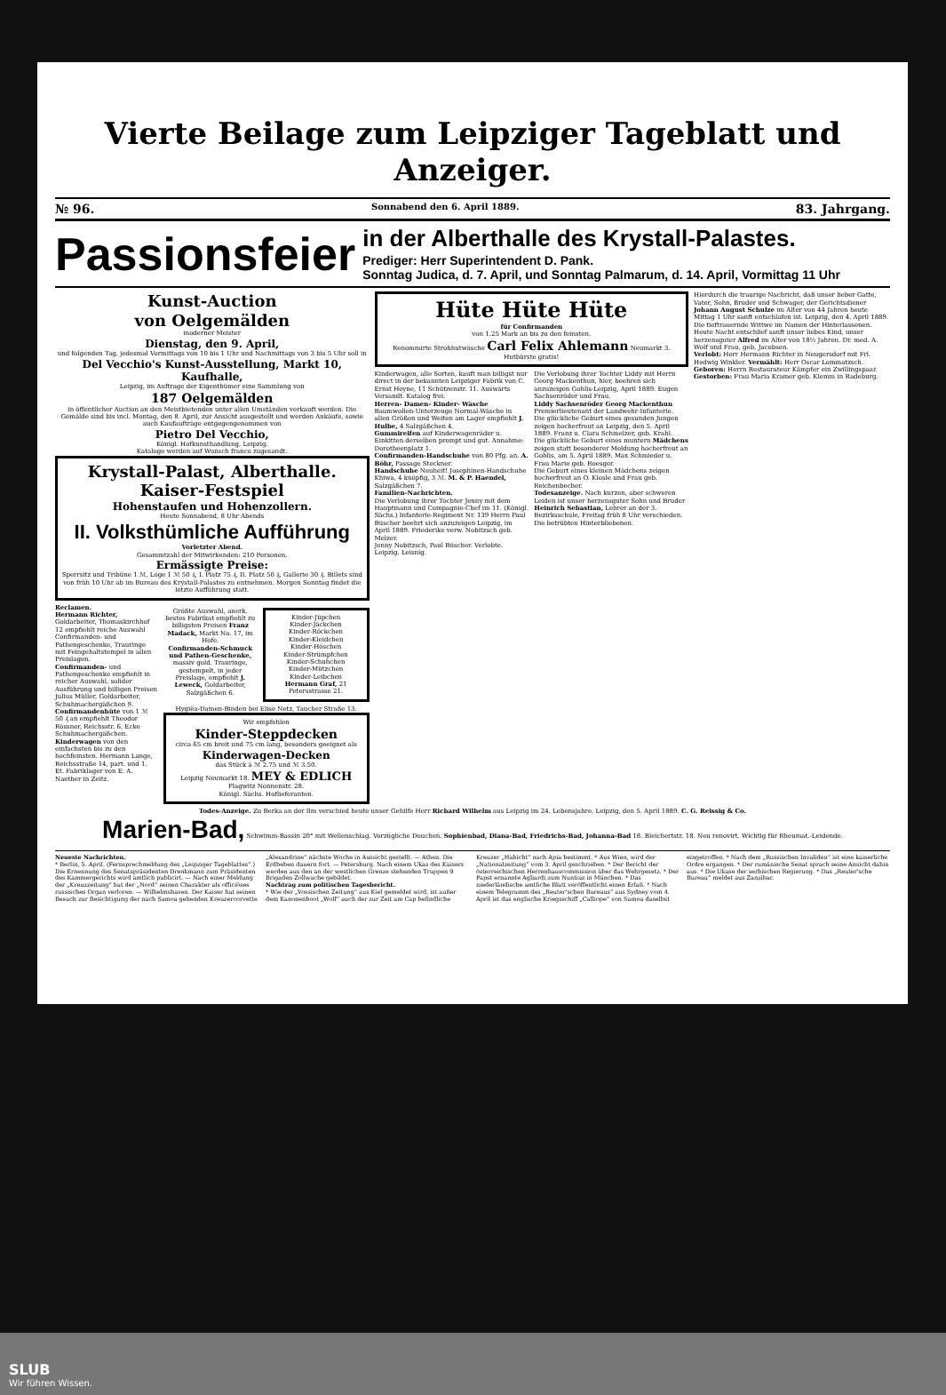Vierte Beilage zum Leipziger Tageblatt und Anzeiger.
№ 96. Sonnabend den 6. April 1889. 83. Jahrgang.
Passionsfeier
in der Alberthalle des Krystall-Palastes.
Prediger: Herr Superintendent D. Pank.
Sonntag Judica, d. 7. April, und Sonntag Palmarum, d. 14. April, Vormittag 11 Uhr
Kunst-Auction
von Oelgemälden
moderner Meister
Dienstag, den 9. April,
und folgenden Tag, jedesmal Vormittags von 10 bis 1 Uhr und Nachmittags von 3 bis 5 Uhr soll in
Del Vecchio's Kunst-Ausstellung, Markt 10, Kaufhalle,
Leipzig, im Auftrage der Eigenthümer eine Sammlung von
187 Oelgemälden
in öffentlicher Auction an den Meistbietenden unter allen Umständen verkauft werden. Die Gemälde sind bis incl. Montag, den 8. April, zur Ansicht ausgestellt und werden Ankäufe, sowie auch Kaufaufträge entgegengenommen von
Pietro Del Vecchio,
Königl. Hofkunsthandlung, Leipzig.
Kataloge werden auf Wunsch franco zugesandt.
Krystall-Palast, Alberthalle.
Kaiser-Festspiel
Hohenstaufen und Hohenzollern.
Heute Sonnabend, 8 Uhr Abends
II. Volksthümliche Aufführung
Vorletzter Abend.
Gesammtzahl der Mitwirkenden: 210 Personen.
Ermässigte Preise:
Sperrsitz und Tribüne 1 ℳ, Loge 1 ℳ 50 ₰, I. Platz 75 ₰, II. Platz 50 ₰, Gallerie 30 ₰. Billets sind von früh 10 Uhr ab im Bureau des Krystall-Palastes zu entnehmen. Morgen Sonntag findet die letzte Aufführung statt.
Reclamen.
Hermann Richter, Goldarbeiter, Thomaskirchhof 12 empfiehlt reiche Auswahl Confirmanden- und Pathengeschenke, Trauringe mit Feingehaltstempel in allen Preislagen.
Confirmanden- und Pathengeschenke empfiehlt in reicher Auswahl, solider Ausführung und billigen Preisen Julius Müller, Goldarbeiter, Schuhmachergäßchen 9.
Confirmandenhüte von 1 ℳ 50 ₰ an empfiehlt Theodor Rössner, Reichsstr. 6, Ecke Schuhmachergäßchen.
Kinderwagen von den einfachsten bis zu den hochfeinsten. Hermann Lange, Reichsstraße 14, part. und 1. Et. Fabriklager von E. A. Naether in Zeitz.
Größte Auswahl, anerk. bestes Fabrikat empfiehlt zu billigsten Preisen Franz Madack, Markt No. 17, im Hofe.
Confirmanden-Schmuck und Pathen-Geschenke, massiv gold. Trauringe, gestempelt, in jeder Preislage, empfiehlt J. Leweck, Goldarbeiter, Salzgäßchen 6.
Kinder-Jüpchen
Kinder-Jäckchen
Kinder-Röckchen
Kinder-Kleidchen
Kinder-Höschen
Kinder-Strümpfchen
Kinder-Schuhchen
Kinder-Mützchen
Kinder-Leibchen
Hermann Graf, 21 Petersstrasse 21.
Hygiëa-Damen-Binden bei Elise Netz, Taucher Straße 13.
Wir empfehlen
Kinder-Steppdecken
circa 65 cm breit und 75 cm lang, besonders geeignet als
Kinderwagen-Decken
das Stück à ℳ 2.75 und ℳ 3.50.
Leipzig Neumarkt 18. MEY & EDLICH Plagwitz Nonnenstr. 28.
Königl. Sächs. Hoflieferanten.
Hüte Hüte Hüte
für Confirmanden
von 1.25 Mark an bis zu den feinsten.
Renommirte Strohhutwäsche Carl Felix Ahlemann Neumarkt 3. Hutbürste gratis!
Kinderwagen, alle Sorten, kauft man billigst nur direct in der bekannten Leipziger Fabrik von C. Ernst Heyne, 11 Schützenstr. 11. Auswärts Versandt. Katalog frei.
Herren- Damen- Kinder- Wäsche
Baumwollen-Unterzeuge Normal-Wäsche in allen Größen und Weiten am Lager empfiehlt J. Hulbe, 4 Salzgäßchen 4.
Gummireifen auf Kinderwagenräder u. Einkitten derselben prompt und gut. Annahme: Dorotheenplatz 1.
Confirmanden-Handschuhe von 80 Pfg. an. A. Böhr, Passage Steckner.
Handschuhe Neuheit! Josephinen-Handschuhe Khiwa, 4 knöpfig, 3 ℳ. M. & P. Haendel, Salzgäßchen 7.
Familien-Nachrichten.
Die Verlobung ihrer Tochter Jenny mit dem Hauptmann und Compagnie-Chef im 11. (Königl. Sächs.) Infanterie-Regiment Nr. 139 Herrn Paul Büscher beehrt sich anzuzeigen Leipzig, im April 1889. Friederike verw. Nobitzsch geb. Melzer.
Jenny Nobitzsch, Paul Büscher. Verlobte. Leipzig. Leisnig.
Die Verlobung ihrer Tochter Liddy mit Herrn Georg Mackenthun, hier, beehren sich anzuzeigen Gohlis-Leipzig, April 1889. Eugen Sachsenröder und Frau.
Liddy Sachsenröder Georg Mackenthun Premierlieutenant der Landwehr-Infanterie.
Die glückliche Geburt eines gesunden Jungen zeigen hocherfreut an Leipzig, den 5. April 1889. Franz u. Clara Schmelzer, geb. Krahl.
Die glückliche Geburt eines muntern Mädchens zeigen statt besonderer Meldung hocherfreut an Gohlis, am 5. April 1889. Max Schmieder u. Frau Marie geb. Roesger.
Die Geburt eines kleinen Mädchens zeigen hocherfreut an O. Kiosle und Frau geb. Reichenbecher.
Todesanzeige. Nach kurzen, aber schweren Leiden ist unser herzensguter Sohn und Bruder Heinrich Sebastian, Lehrer an der 3. Bezirksschule, Freitag früh 8 Uhr verschieden. Die betrübten Hinterbliebenen.
Hierdurch die traurige Nachricht, daß unser lieber Gatte, Vater, Sohn, Bruder und Schwager, der Gerichtsdiener Johann August Schulze im Alter von 44 Jahren heute Mittag 1 Uhr sanft entschlafen ist. Leipzig, den 4. April 1889. Die tieftrauernde Wittwe im Namen der Hinterlassenen.
Heute Nacht entschlief sanft unser liebes Kind, unser herzensguter Alfred im Alter von 18½ Jahren. Dr. med. A. Wolf und Frau, geb. Jacobsen.
Verlobt: Herr Hermann Richter in Neugersdorf mit Frl. Hedwig Winkler. Vermählt: Herr Oscar Lommatzsch. Geboren: Herrn Restaurateur Kämpfer ein Zwillingspaar. Gestorben: Frau Maria Kramer geb. Klemm in Radeburg.
Todes-Anzeige. Zu Berka an der Ilm verschied heute unser Gehilfe Herr Richard Wilhelm aus Leipzig im 24. Lebensjahre. Leipzig, den 5. April 1889. C. G. Reissig & Co.
Marien-Bad, Schwimm-Bassin 20° mit Wellenschlag. Vorzügliche Douchen. Sophienbad, Diana-Bad, Friedrichs-Bad, Johanna-Bad 18. Bleichertstr. 18. Neu renovirt. Wichtig für Rheumat.-Leidende.
Neueste Nachrichten.
* Berlin, 5. April. (Fernsprechmeldung des „Leipziger Tageblattes“.) Die Ernennung des Senatspräsidenten Drenkmann zum Präsidenten des Kammergerichts wird amtlich publicirt. — Nach einer Meldung der „Kreuzzeitung“ hat der „Nord“ seinen Charakter als officiöses russisches Organ verloren. — Wilhelmshaven. Der Kaiser hat seinen Besuch zur Besichtigung der nach Samoa gehenden Kreuzercorvette „Alexandrine“ nächste Woche in Aussicht gestellt. — Athen. Die Erdbeben dauern fort. — Petersburg. Nach einem Ukas des Kaisers werden aus den an der westlichen Grenze stehenden Truppen 9 Brigaden Zollwache gebildet.
Nachtrag zum politischen Tagesbericht.
* Wie der „Vossischen Zeitung“ aus Kiel gemeldet wird, ist außer dem Kanonenboot „Wolf“ auch der zur Zeit am Cap befindliche Kreuzer „Habicht“ nach Apia bestimmt. * Aus Wien, wird der „Nationalzeitung“ vom 3. April geschrieben. * Der Bericht der österreichischen Herrenhauscommission über das Wehrgesetz. * Der Papst ernannte Agliardi zum Nuntius in München. * Das niederländische amtliche Blatt veröffentlicht einen Erlaß. * Nach einem Telegramm des „Reuter'schen Bureaus“ aus Sydney vom 4. April ist das englische Kriegsschiff „Calliope“ von Samoa daselbst eingetroffen. * Nach dem „Russischen Invaliden“ ist eine kaiserliche Ordre ergangen. * Der rumänische Senat sprach seine Ansicht dahin aus. * Die Ukase der serbischen Regierung. * Das „Reuter'sche Bureau“ meldet aus Zanzibar.
SLUB
Wir führen Wissen.